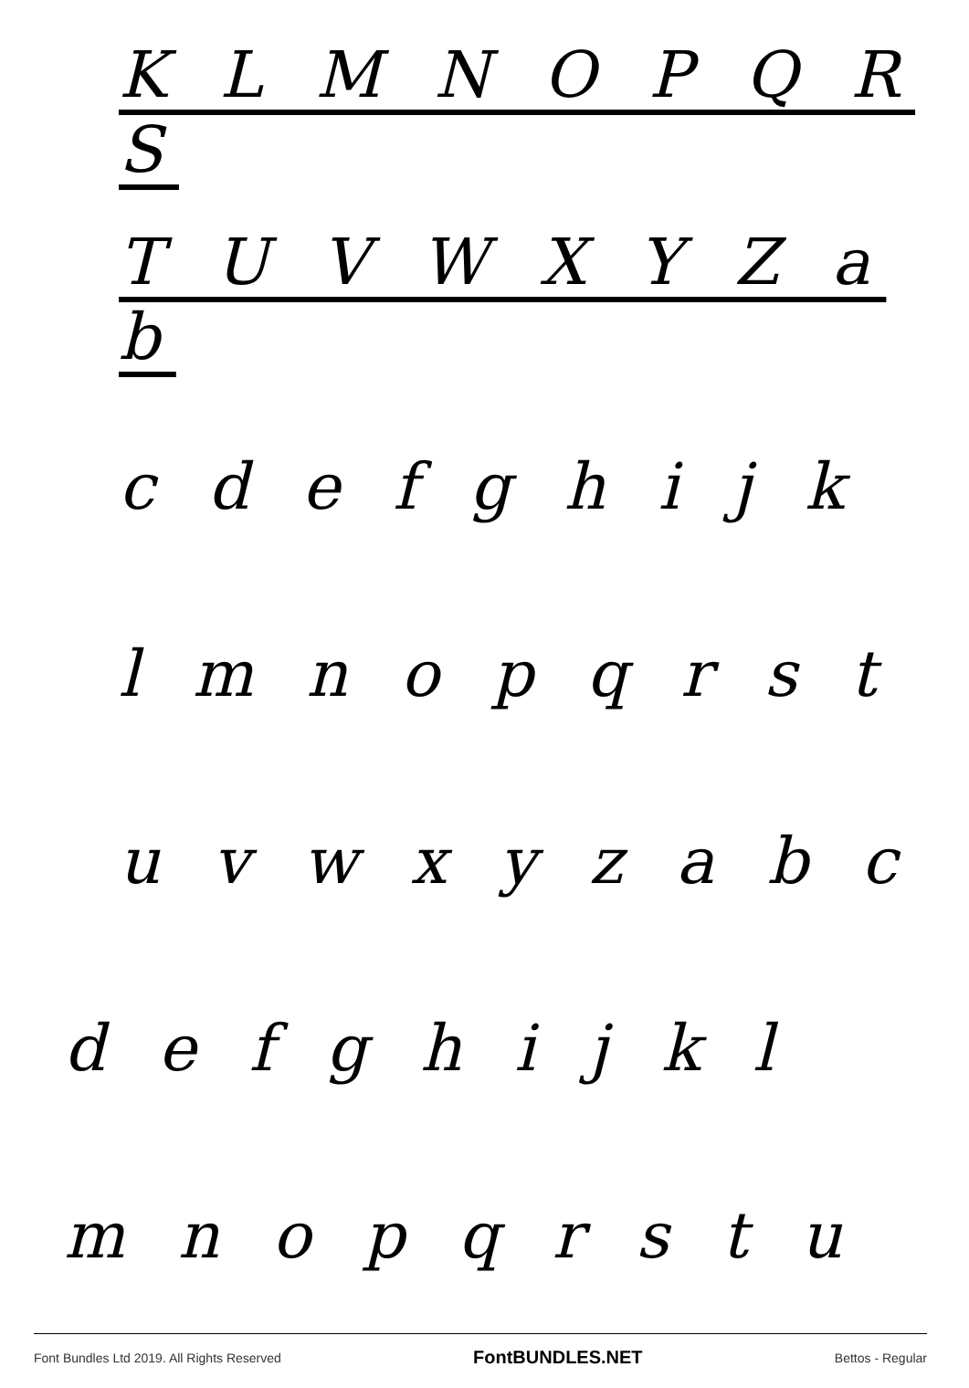K L M N O P Q R S
T U V W X Y Z a b
c d e f g h i j k
l m n o p q r s t
u v w x y z a b c
d e f g h i j k l
m n o p q r s t u
Font Bundles Ltd 2019. All Rights Reserved FontBUNDLES.NET Bettos - Regular